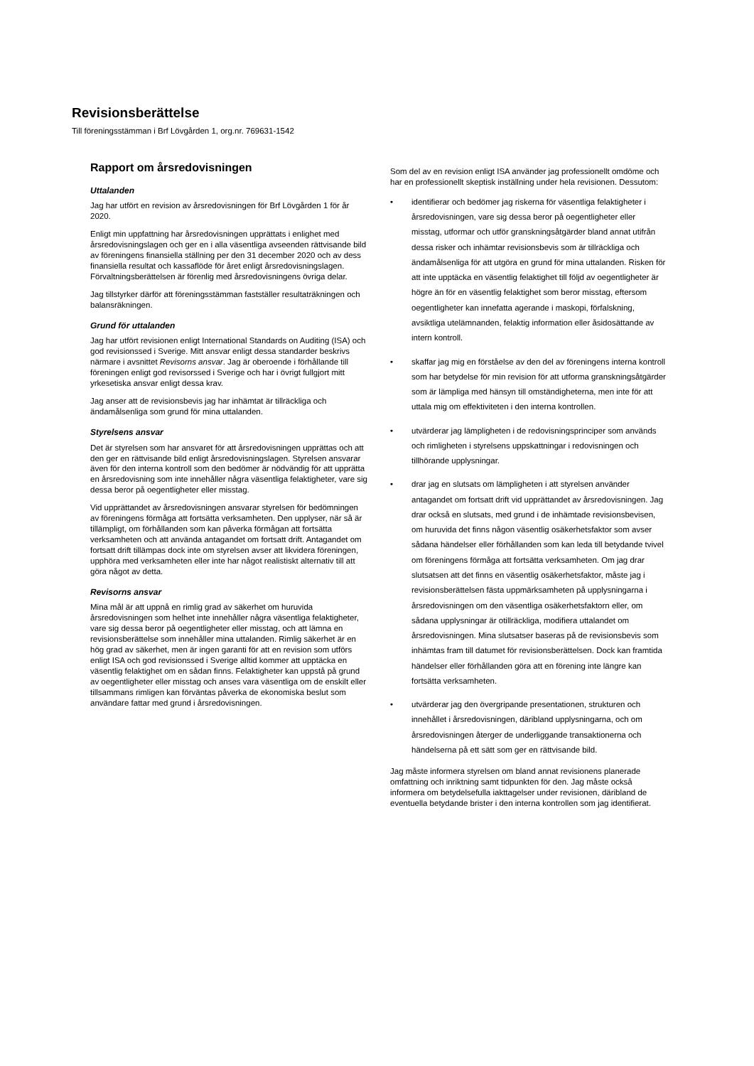Revisionsberättelse
Till föreningsstämman i Brf Lövgården 1, org.nr. 769631-1542
Rapport om årsredovisningen
Uttalanden
Jag har utfört en revision av årsredovisningen för Brf Lövgården 1 för år 2020.
Enligt min uppfattning har årsredovisningen upprättats i enlighet med årsredovisningslagen och ger en i alla väsentliga avseenden rättvisande bild av föreningens finansiella ställning per den 31 december 2020 och av dess finansiella resultat och kassaflöde för året enligt årsredovisningslagen. Förvaltningsberättelsen är förenlig med årsredovisningens övriga delar.
Jag tillstyrker därför att föreningsstämman fastställer resultaträkningen och balansräkningen.
Grund för uttalanden
Jag har utfört revisionen enligt International Standards on Auditing (ISA) och god revisionssed i Sverige. Mitt ansvar enligt dessa standarder beskrivs närmare i avsnittet Revisorns ansvar. Jag är oberoende i förhållande till föreningen enligt god revisorssed i Sverige och har i övrigt fullgjort mitt yrkesetiska ansvar enligt dessa krav.
Jag anser att de revisionsbevis jag har inhämtat är tillräckliga och ändamålsenliga som grund för mina uttalanden.
Styrelsens ansvar
Det är styrelsen som har ansvaret för att årsredovisningen upprättas och att den ger en rättvisande bild enligt årsredovisningslagen. Styrelsen ansvarar även för den interna kontroll som den bedömer är nödvändig för att upprätta en årsredovisning som inte innehåller några väsentliga felaktigheter, vare sig dessa beror på oegentligheter eller misstag.
Vid upprättandet av årsredovisningen ansvarar styrelsen för bedömningen av föreningens förmåga att fortsätta verksamheten. Den upplyser, när så är tillämpligt, om förhållanden som kan påverka förmågan att fortsätta verksamheten och att använda antagandet om fortsatt drift. Antagandet om fortsatt drift tillämpas dock inte om styrelsen avser att likvidera föreningen, upphöra med verksamheten eller inte har något realistiskt alternativ till att göra något av detta.
Revisorns ansvar
Mina mål är att uppnå en rimlig grad av säkerhet om huruvida årsredovisningen som helhet inte innehåller några väsentliga felaktigheter, vare sig dessa beror på oegentligheter eller misstag, och att lämna en revisionsberättelse som innehåller mina uttalanden. Rimlig säkerhet är en hög grad av säkerhet, men är ingen garanti för att en revision som utförs enligt ISA och god revisionssed i Sverige alltid kommer att upptäcka en väsentlig felaktighet om en sådan finns. Felaktigheter kan uppstå på grund av oegentligheter eller misstag och anses vara väsentliga om de enskilt eller tillsammans rimligen kan förväntas påverka de ekonomiska beslut som användare fattar med grund i årsredovisningen.
Som del av en revision enligt ISA använder jag professionellt omdöme och har en professionellt skeptisk inställning under hela revisionen. Dessutom:
• identifierar och bedömer jag riskerna för väsentliga felaktigheter i årsredovisningen, vare sig dessa beror på oegentligheter eller misstag, utformar och utför granskningsåtgärder bland annat utifrån dessa risker och inhämtar revisionsbevis som är tillräckliga och ändamålsenliga för att utgöra en grund för mina uttalanden. Risken för att inte upptäcka en väsentlig felaktighet till följd av oegentligheter är högre än för en väsentlig felaktighet som beror misstag, eftersom oegentligheter kan innefatta agerande i maskopi, förfalskning, avsiktliga utelämnanden, felaktig information eller åsidosättande av intern kontroll.
• skaffar jag mig en förståelse av den del av föreningens interna kontroll som har betydelse för min revision för att utforma granskningsåtgärder som är lämpliga med hänsyn till omständigheterna, men inte för att uttala mig om effektiviteten i den interna kontrollen.
• utvärderar jag lämpligheten i de redovisningsprinciper som används och rimligheten i styrelsens uppskattningar i redovisningen och tillhörande upplysningar.
• drar jag en slutsats om lämpligheten i att styrelsen använder antagandet om fortsatt drift vid upprättandet av årsredovisningen. Jag drar också en slutsats, med grund i de inhämtade revisionsbevisen, om huruvida det finns någon väsentlig osäkerhetsfaktor som avser sådana händelser eller förhållanden som kan leda till betydande tvivel om föreningens förmåga att fortsätta verksamheten. Om jag drar slutsatsen att det finns en väsentlig osäkerhetsfaktor, måste jag i revisionsberättelsen fästa uppmärksamheten på upplysningarna i årsredovisningen om den väsentliga osäkerhetsfaktorn eller, om sådana upplysningar är otillräckliga, modifiera uttalandet om årsredovisningen. Mina slutsatser baseras på de revisionsbevis som inhämtas fram till datumet för revisionsberättelsen. Dock kan framtida händelser eller förhållanden göra att en förening inte längre kan fortsätta verksamheten.
• utvärderar jag den övergripande presentationen, strukturen och innehållet i årsredovisningen, däribland upplysningarna, och om årsredovisningen återger de underliggande transaktionerna och händelserna på ett sätt som ger en rättvisande bild.
Jag måste informera styrelsen om bland annat revisionens planerade omfattning och inriktning samt tidpunkten för den. Jag måste också informera om betydelsefulla iakttagelser under revisionen, däribland de eventuella betydande brister i den interna kontrollen som jag identifierat.